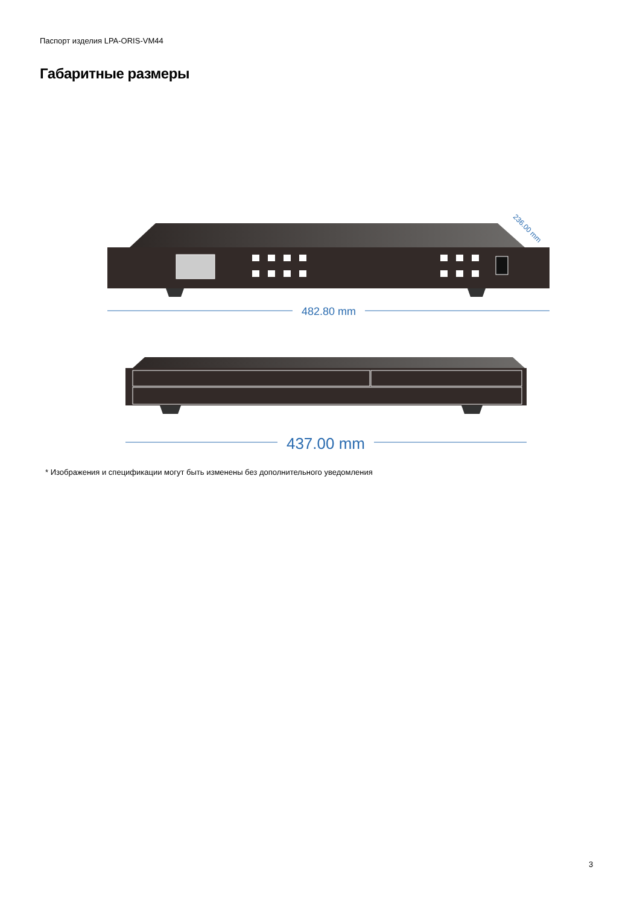Паспорт изделия LPA-ORIS-VM44
Габаритные размеры
482.80 mm
236.00 mm
437.00 mm
* Изображения и спецификации могут быть изменены без дополнительного уведомления
3